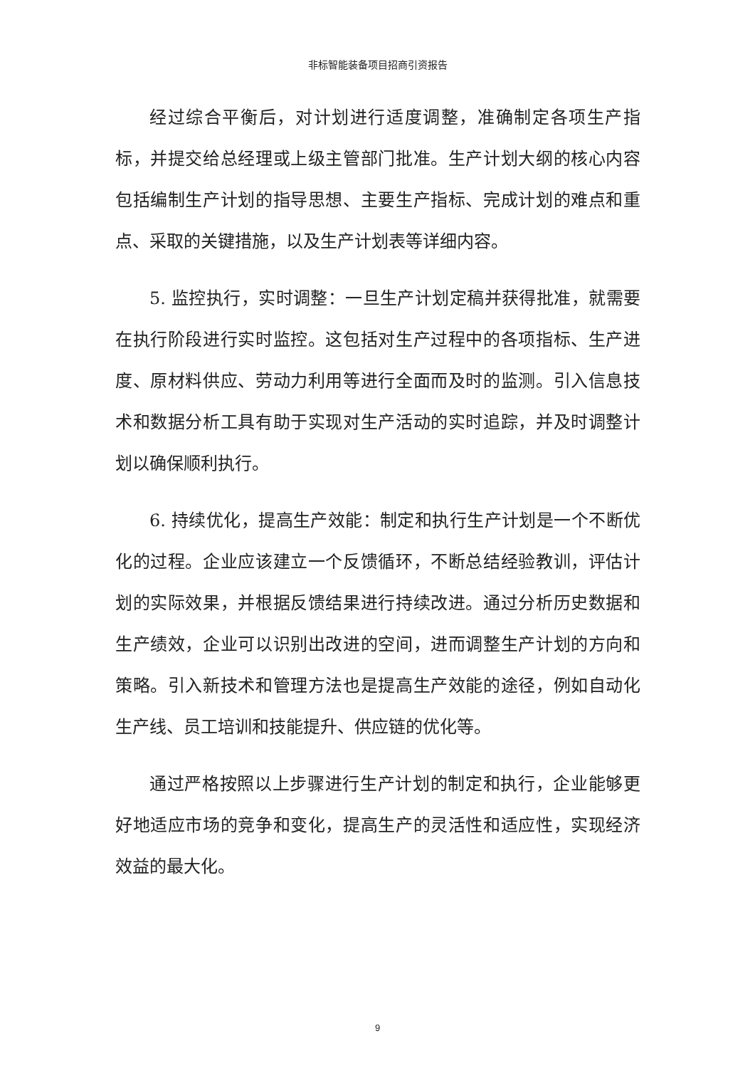非标智能装备项目招商引资报告
经过综合平衡后，对计划进行适度调整，准确制定各项生产指标，并提交给总经理或上级主管部门批准。生产计划大纲的核心内容包括编制生产计划的指导思想、主要生产指标、完成计划的难点和重点、采取的关键措施，以及生产计划表等详细内容。
5. 监控执行，实时调整：一旦生产计划定稿并获得批准，就需要在执行阶段进行实时监控。这包括对生产过程中的各项指标、生产进度、原材料供应、劳动力利用等进行全面而及时的监测。引入信息技术和数据分析工具有助于实现对生产活动的实时追踪，并及时调整计划以确保顺利执行。
6. 持续优化，提高生产效能：制定和执行生产计划是一个不断优化的过程。企业应该建立一个反馈循环，不断总结经验教训，评估计划的实际效果，并根据反馈结果进行持续改进。通过分析历史数据和生产绩效，企业可以识别出改进的空间，进而调整生产计划的方向和策略。引入新技术和管理方法也是提高生产效能的途径，例如自动化生产线、员工培训和技能提升、供应链的优化等。
通过严格按照以上步骤进行生产计划的制定和执行，企业能够更好地适应市场的竞争和变化，提高生产的灵活性和适应性，实现经济效益的最大化。
9